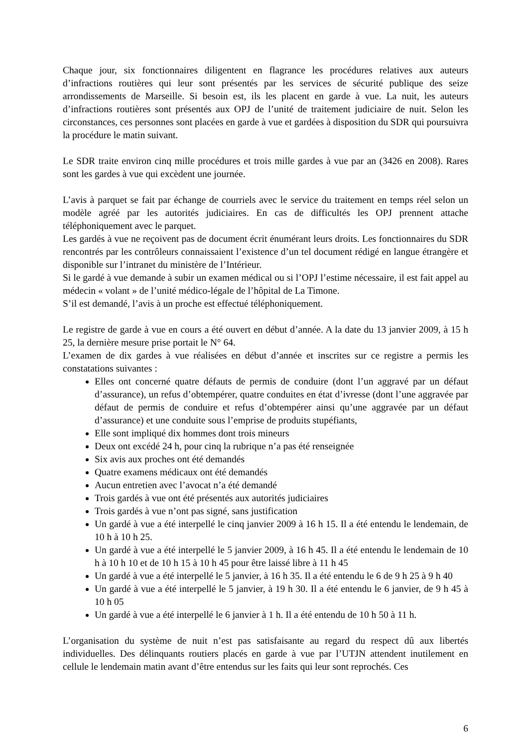Chaque jour, six fonctionnaires diligentent en flagrance les procédures relatives aux auteurs d’infractions routières qui leur sont présentés par les services de sécurité publique des seize arrondissements de Marseille. Si besoin est, ils les placent en garde à vue. La nuit, les auteurs d’infractions routières sont présentés aux OPJ de l’unité de traitement judiciaire de nuit. Selon les circonstances, ces personnes sont placées en garde à vue et gardées à disposition du SDR qui poursuivra la procédure le matin suivant.
Le SDR traite environ cinq mille procédures et trois mille gardes à vue par an (3426 en 2008). Rares sont les gardes à vue qui excèdent une journée.
L’avis à parquet se fait par échange de courriels avec le service du traitement en temps réel selon un modèle agréé par les autorités judiciaires. En cas de difficultés les OPJ prennent attache téléphoniquement avec le parquet.
Les gardés à vue ne reçoivent pas de document écrit énumérant leurs droits. Les fonctionnaires du SDR rencontrés par les contrôleurs connaissaient l’existence d’un tel document rédigé en langue étrangère et disponible sur l’intranet du ministère de l’Intérieur.
Si le gardé à vue demande à subir un examen médical ou si l’OPJ l’estime nécessaire, il est fait appel au médecin « volant » de l’unité médico-légale de l’hôpital de La Timone.
S’il est demandé, l’avis à un proche est effectué téléphoniquement.
Le registre de garde à vue en cours a été ouvert en début d’année. A la date du 13 janvier 2009, à 15 h 25, la dernière mesure prise portait le N° 64.
L’examen de dix gardes à vue réalisées en début d’année et inscrites sur ce registre a permis les constatations suivantes :
Elles ont concerné quatre défauts de permis de conduire (dont l’un aggravé par un défaut d’assurance), un refus d’obtempérer, quatre conduites en état d’ivresse (dont l’une aggravée par défaut de permis de conduire et refus d’obtempérer ainsi qu’une aggravée par un défaut d’assurance) et une conduite sous l’emprise de produits stupéfiants,
Elle sont impliqué dix hommes dont trois mineurs
Deux ont excédé 24 h, pour cinq la rubrique n’a pas été renseignée
Six avis aux proches ont été demandés
Quatre examens médicaux ont été demandés
Aucun entretien avec l’avocat n’a été demandé
Trois gardés à vue ont été présentés aux autorités judiciaires
Trois gardés à vue n’ont pas signé, sans justification
Un gardé à vue a été interpellé le cinq janvier 2009 à 16 h 15. Il a été entendu le lendemain, de 10 h à 10 h 25.
Un gardé à vue a été interpellé le 5 janvier 2009, à 16 h 45. Il a été entendu le lendemain de 10 h à 10 h 10 et de 10 h 15 à 10 h 45 pour être laissé libre à 11 h 45
Un gardé à vue a été interpellé le 5 janvier, à 16 h 35. Il a été entendu le 6 de 9 h 25 à 9 h 40
Un gardé à vue a été interpellé le 5 janvier, à 19 h 30. Il a été entendu le 6 janvier, de 9 h 45 à 10 h 05
Un gardé à vue a été interpellé le 6 janvier à 1 h. Il a été entendu de 10 h 50 à 11 h.
L’organisation du système de nuit n’est pas satisfaisante au regard du respect dû aux libertés individuelles. Des délinquants routiers placés en garde à vue par l’UTJN attendent inutilement en cellule le lendemain matin avant d’être entendus sur les faits qui leur sont reprochés. Ces
6